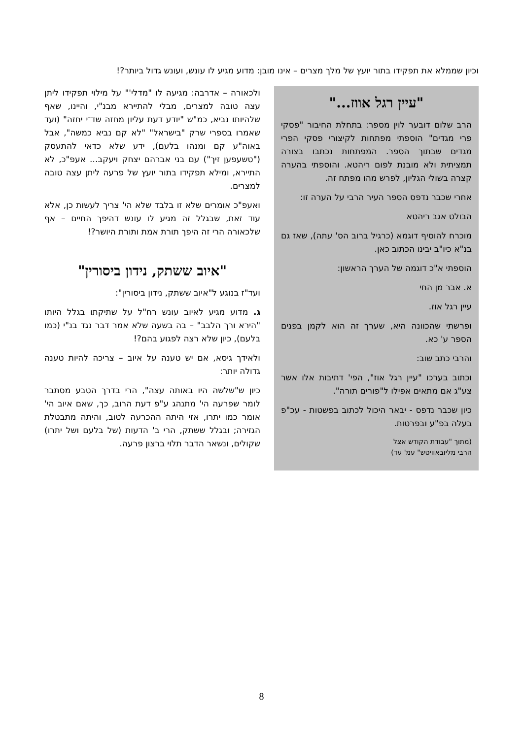וכיון שממלא את תפקידו בתור יועץ של מלך מצרים – אינו מובן: מדוע מגיע לו עונש, ועונש גדול ביותר?!
"עיין רגל אווז..."
הרב שלום דובער לוין מספר: בתחלת החיבור "פסקי פרי מגדים" הוספתי מפתחות לקיצורי פסקי הפרי מגדים שבתוך הספר. המפתחות נכתבו בצורה תמציתית ולא מובנת לפום ריהטא. והוספתי בהערה קצרה בשולי הגליון, לפרש מהו מפתח זה.
אחרי שכבר נדפס הספר העיר הרבי על הערה זו:
הבולט אגב ריהטא
מוכרח להוסיף דוגמא (כרגיל ברוב הס' עתה), שאז גם בנ"א כיו"ב יבינו הכתוב כאן.
הוספתי א"כ דוגמה של הערך הראשון:
א. אבר מן החי
עיין רגל אוז.
ופרשתי שהכוונה היא, שערך זה הוא לקמן בפנים הספר ע' כא.
והרבי כתב שוב:
וכתוב בערכו "עיין רגל אוז", הפי' דתיבות אלו אשר צע"ג אם מתאים אפילו ל"פורים תורה".
כיון שכבר נדפס - יבאר היכול לכתוב בפשטות - עכ"פ בעלה בפ"ע ובפרטות.
(מתוך "עבודת הקודש אצל
הרבי מליובאוויטש" עמ' עד)
ולכאורה – אדרבה: מגיעה לו "מדלי'" על מילוי תפקידו ליתן עצה טובה למצרים, מבלי להתיירא מבנ"י, והיינו, שאף שלהיותו נביא, כמ"ש "יודע דעת עליון מחזה שד־י יחזה" (ועד שאמרו בספרי שרק "בישראל" "לא קם נביא כמשה", אבל באוה"ע קם ומנהו בלעם), ידע שלא כדאי להתעסק ("טשעפען זיך") עם בני אברהם יצחק ויעקב... אעפ"כ, לא התיירא, ומילא תפקידו בתור יועץ של פרעה ליתן עצה טובה למצרים.
ואעפ"כ אומרים שלא זו בלבד שלא הי' צריך לעשות כן, אלא עוד זאת, שבגלל זה מגיע לו עונש דהיפך החיים – אף שלכאורה הרי זה היפך תורת אמת ותורת היושר?!
"איוב ששתק, נידון ביסורין"
ועד"ז בנוגע ל"איוב ששתק, נידון ביסורין":
ג. מדוע מגיע לאיוב עונש רח"ל על שתיקתו בגלל היותו "הירא ורך הלבב" – בה בשעה שלא אמר דבר נגד בנ"י (כמו בלעם), כיון שלא רצה לפגוע בהם?!
ולאידך גיסא, אם יש טענה על איוב – צריכה להיות טענה גדולה יותר:
כיון ש"שלשה היו באותה עצה", הרי בדרך הטבע מסתבר לומר שפרעה הי' מתנהג ע"פ דעת הרוב, כך, שאם איוב הי' אומר כמו יתרו, אזי היתה ההכרעה לטוב, והיתה מתבטלת הגזירה; ובגלל ששתק, הרי ב' הדעות (של בלעם ושל יתרו) שקולים, ונשאר הדבר תלוי ברצון פרעה.
8